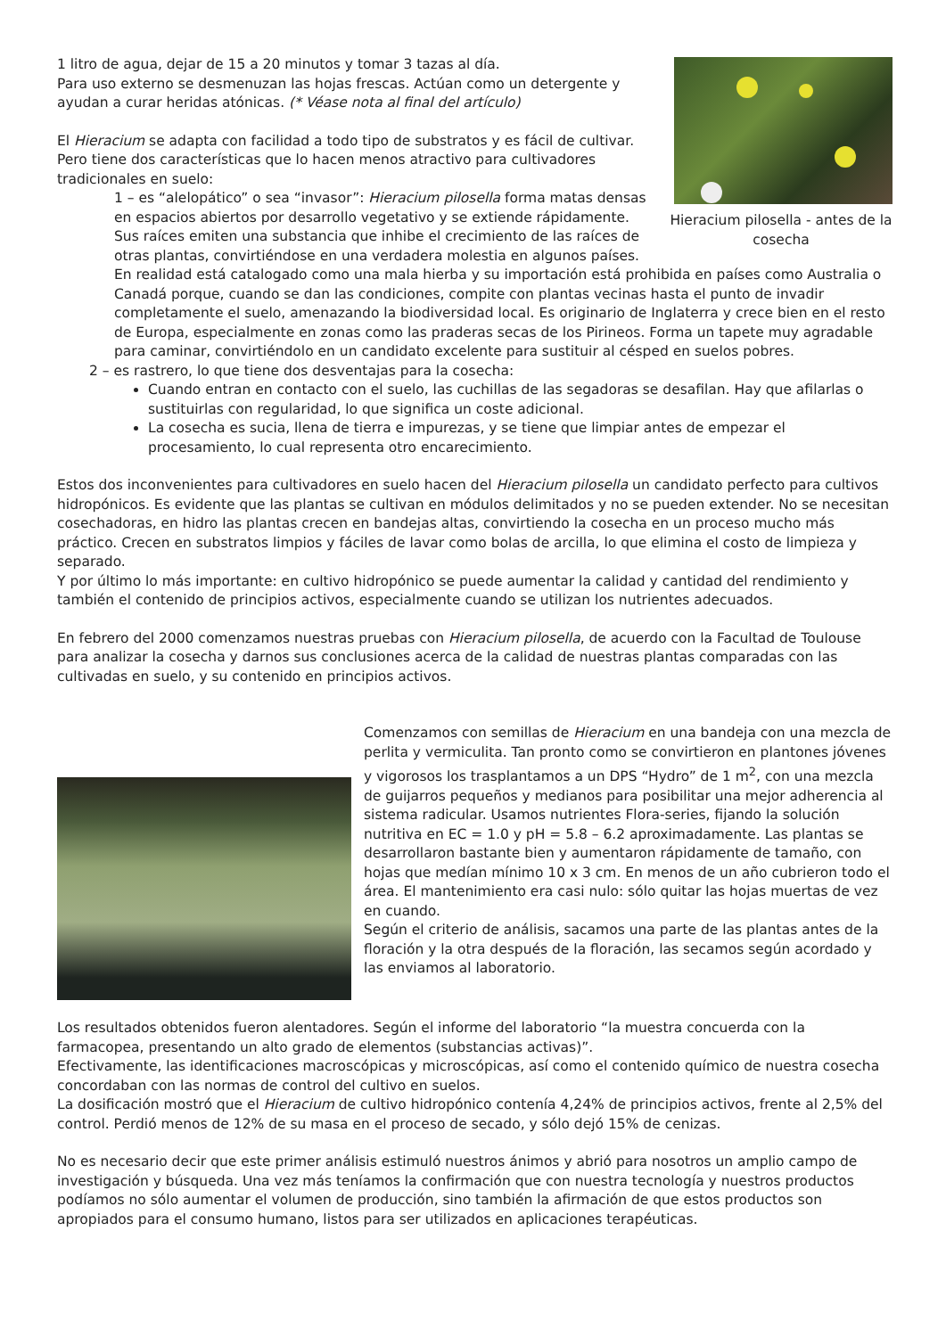Hieracium pilosella - antes de la cosecha
1 litro de agua, dejar de 15 a 20 minutos y tomar 3 tazas al día.
Para uso externo se desmenuzan las hojas frescas. Actúan como un detergente y ayudan a curar heridas atónicas. (* Véase nota al final del artículo)
El Hieracium se adapta con facilidad a todo tipo de substratos y es fácil de cultivar. Pero tiene dos características que lo hacen menos atractivo para cultivadores tradicionales en suelo:
1 – es “alelopático” o sea “invasor”: Hieracium pilosella forma matas densas en espacios abiertos por desarrollo vegetativo y se extiende rápidamente. Sus raíces emiten una substancia que inhibe el crecimiento de las raíces de otras plantas, convirtiéndose en una verdadera molestia en algunos países. En realidad está catalogado como una mala hierba y su importación está prohibida en países como Australia o Canadá porque, cuando se dan las condiciones, compite con plantas vecinas hasta el punto de invadir completamente el suelo, amenazando la biodiversidad local. Es originario de Inglaterra y crece bien en el resto de Europa, especialmente en zonas como las praderas secas de los Pirineos. Forma un tapete muy agradable para caminar, convirtiéndolo en un candidato excelente para sustituir al césped en suelos pobres.
2 – es rastrero, lo que tiene dos desventajas para la cosecha:
Cuando entran en contacto con el suelo, las cuchillas de las segadoras se desafilan. Hay que afilarlas o sustituirlas con regularidad, lo que significa un coste adicional.
La cosecha es sucia, llena de tierra e impurezas, y se tiene que limpiar antes de empezar el procesamiento, lo cual representa otro encarecimiento.
Estos dos inconvenientes para cultivadores en suelo hacen del Hieracium pilosella un candidato perfecto para cultivos hidropónicos. Es evidente que las plantas se cultivan en módulos delimitados y no se pueden extender. No se necesitan cosechadoras, en hidro las plantas crecen en bandejas altas, convirtiendo la cosecha en un proceso mucho más práctico. Crecen en substratos limpios y fáciles de lavar como bolas de arcilla, lo que elimina el costo de limpieza y separado.
Y por último lo más importante: en cultivo hidropónico se puede aumentar la calidad y cantidad del rendimiento y también el contenido de principios activos, especialmente cuando se utilizan los nutrientes adecuados.
En febrero del 2000 comenzamos nuestras pruebas con Hieracium pilosella, de acuerdo con la Facultad de Toulouse para analizar la cosecha y darnos sus conclusiones acerca de la calidad de nuestras plantas comparadas con las cultivadas en suelo, y su contenido en principios activos.
Comenzamos con semillas de Hieracium en una bandeja con una mezcla de perlita y vermiculita. Tan pronto como se convirtieron en plantones jóvenes y vigorosos los trasplantamos a un DPS “Hydro” de 1 m<sup>2</sup>, con una mezcla de guijarros pequeños y medianos para posibilitar una mejor adherencia al sistema radicular. Usamos nutrientes Flora-series, fijando la solución nutritiva en EC = 1.0 y pH = 5.8 – 6.2 aproximadamente. Las plantas se desarrollaron bastante bien y aumentaron rápidamente de tamaño, con hojas que medían mínimo 10 x 3 cm. En menos de un año cubrieron todo el área. El mantenimiento era casi nulo: sólo quitar las hojas muertas de vez en cuando.
Según el criterio de análisis, sacamos una parte de las plantas antes de la floración y la otra después de la floración, las secamos según acordado y las enviamos al laboratorio.
Los resultados obtenidos fueron alentadores. Según el informe del laboratorio “la muestra concuerda con la farmacopea, presentando un alto grado de elementos (substancias activas)”.
Efectivamente, las identificaciones macroscópicas y microscópicas, así como el contenido químico de nuestra cosecha concordaban con las normas de control del cultivo en suelos.
La dosificación mostró que el Hieracium de cultivo hidropónico contenía 4,24% de principios activos, frente al 2,5% del control. Perdió menos de 12% de su masa en el proceso de secado, y sólo dejó 15% de cenizas.
No es necesario decir que este primer análisis estimuló nuestros ánimos y abrió para nosotros un amplio campo de investigación y búsqueda. Una vez más teníamos la confirmación que con nuestra tecnología y nuestros productos podíamos no sólo aumentar el volumen de producción, sino también la afirmación de que estos productos son apropiados para el consumo humano, listos para ser utilizados en aplicaciones terapéuticas.